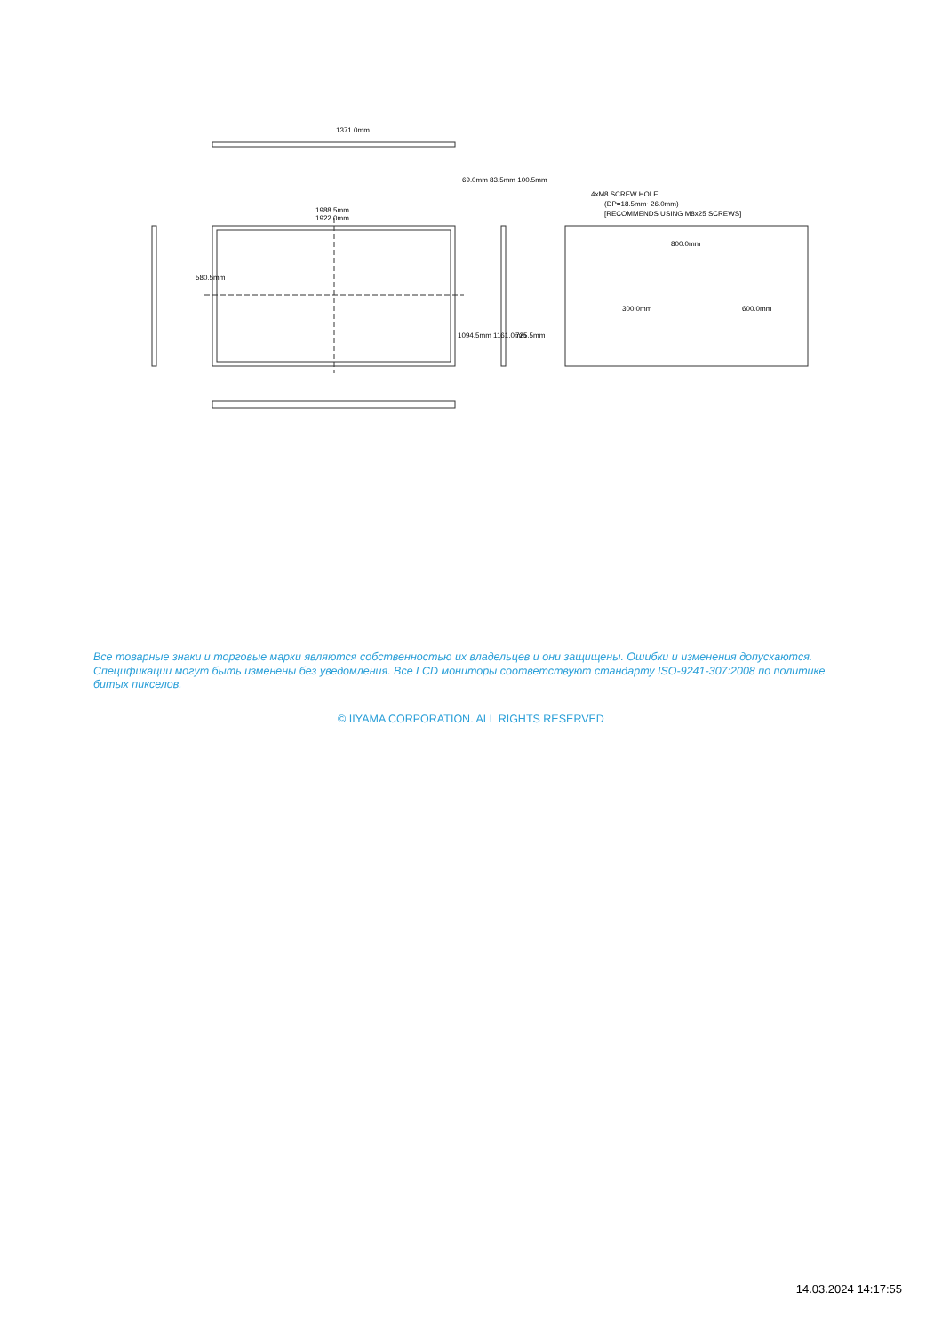1371.0mm
1988.5mm
1922.0mm
4xM8 SCREW HOLE
(DP=18.5mm~26.0mm)
[RECOMMENDS USING M8x25 SCREWS]
800.0mm
69.0mm 83.5mm 100.5mm
580.5mm
1094.5mm 1161.0mm
725.5mm
300.0mm
600.0mm
Все товарные знаки и торговые марки являются собственностью их владельцев и они защищены. Ошибки и изменения допускаются. Спецификации могут быть изменены без уведомления. Все LCD мониторы соответствуют стандарту ISO-9241-307:2008 по политике битых пикселов.
© IIYAMA CORPORATION. ALL RIGHTS RESERVED
14.03.2024 14:17:55